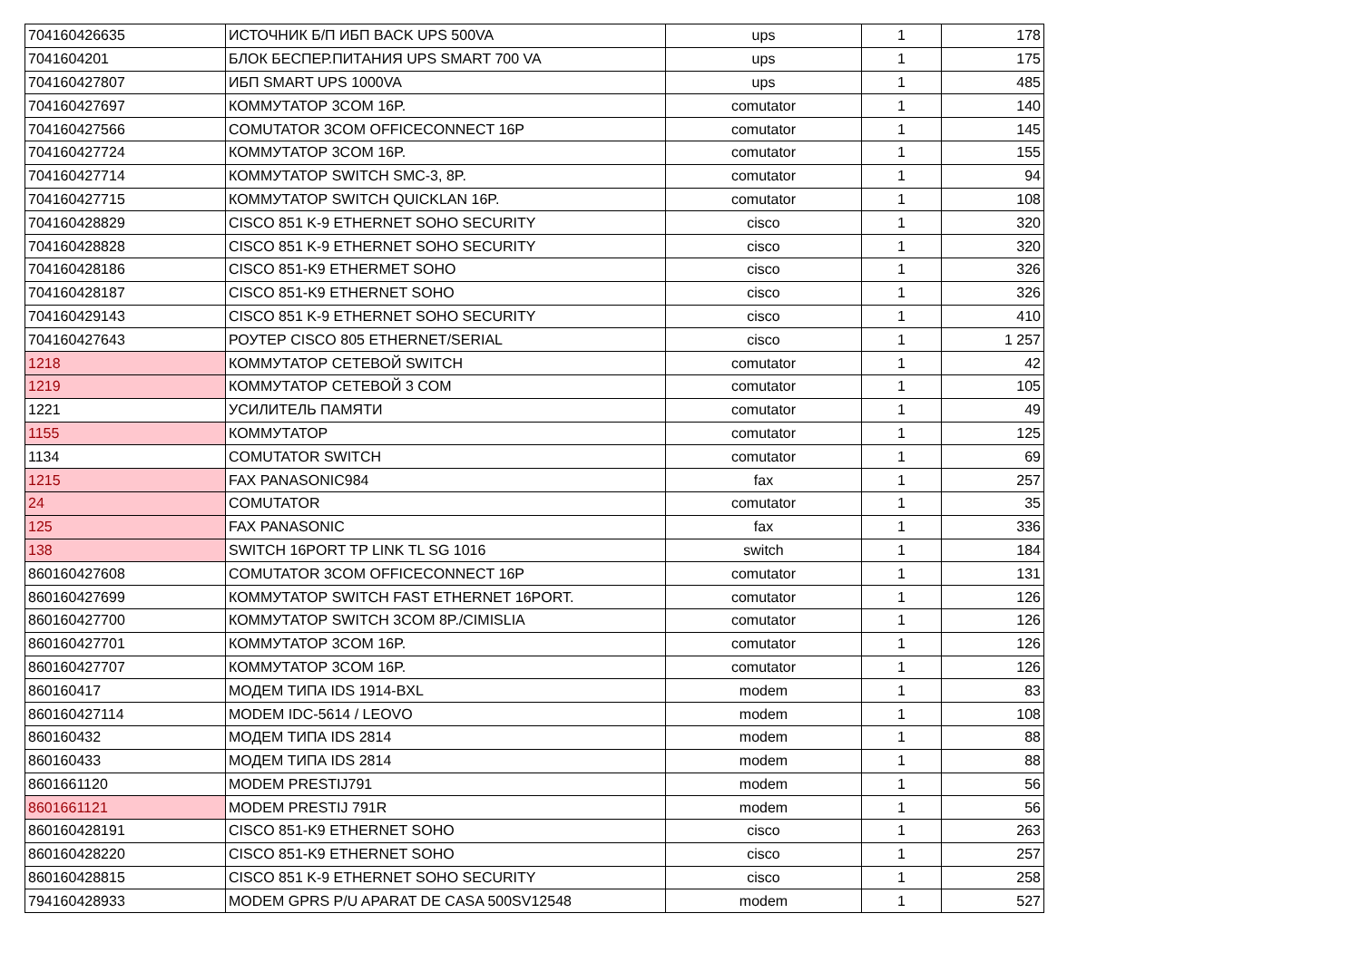| 704160426635 | ИСТОЧНИК Б/П ИБП BACK UPS 500VA | ups | 1 | 178 |
| 7041604201 | БЛОК БЕСПЕР.ПИТАНИЯ UPS SMART 700 VA | ups | 1 | 175 |
| 704160427807 | ИБП SMART UPS 1000VA | ups | 1 | 485 |
| 704160427697 | КОММУТАТОР 3COM 16P. | comutator | 1 | 140 |
| 704160427566 | COMUTATOR 3COM OFFICECONNECT 16P | comutator | 1 | 145 |
| 704160427724 | КОММУТАТОР 3COM 16P. | comutator | 1 | 155 |
| 704160427714 | КОММУТАТОР SWITCH SMC-3, 8P. | comutator | 1 | 94 |
| 704160427715 | КОММУТАТОР SWITCH QUICKLAN 16P. | comutator | 1 | 108 |
| 704160428829 | CISCO 851 K-9 ETHERNET SOHO SECURITY | cisco | 1 | 320 |
| 704160428828 | CISCO 851 K-9 ETHERNET SOHO SECURITY | cisco | 1 | 320 |
| 704160428186 | CISCO 851-K9 ETHERMET SOHO | cisco | 1 | 326 |
| 704160428187 | CISCO 851-K9 ETHERNET SOHO | cisco | 1 | 326 |
| 704160429143 | CISCO 851 K-9 ETHERNET SOHO SECURITY | cisco | 1 | 410 |
| 704160427643 | РОУТЕР CISCO 805 ETHERNET/SERIAL | cisco | 1 | 1 257 |
| 1218 | КОММУТАТОР СЕТЕВОЙ SWITCH | comutator | 1 | 42 |
| 1219 | КОММУТАТОР СЕТЕВОЙ 3 COM | comutator | 1 | 105 |
| 1221 | УСИЛИТЕЛЬ ПАМЯТИ | comutator | 1 | 49 |
| 1155 | КОММУТАТОР | comutator | 1 | 125 |
| 1134 | COMUTATOR SWITCH | comutator | 1 | 69 |
| 1215 | FAX PANASONIC984 | fax | 1 | 257 |
| 24 | COMUTATOR | comutator | 1 | 35 |
| 125 | FAX PANASONIC | fax | 1 | 336 |
| 138 | SWITCH 16PORT TP LINK TL SG 1016 | switch | 1 | 184 |
| 860160427608 | COMUTATOR 3COM OFFICECONNECT 16P | comutator | 1 | 131 |
| 860160427699 | КОММУТАТОР SWITCH FAST ETHERNET 16PORT. | comutator | 1 | 126 |
| 860160427700 | КОММУТАТОР SWITCH 3COM 8P./CIMISLIA | comutator | 1 | 126 |
| 860160427701 | КОММУТАТОР 3COM 16P. | comutator | 1 | 126 |
| 860160427707 | КОММУТАТОР 3COM 16P. | comutator | 1 | 126 |
| 860160417 | МОДЕМ ТИПА IDS 1914-BXL | modem | 1 | 83 |
| 860160427114 | MODEM IDC-5614 / LEOVO | modem | 1 | 108 |
| 860160432 | МОДЕМ ТИПА IDS 2814 | modem | 1 | 88 |
| 860160433 | МОДЕМ ТИПА IDS 2814 | modem | 1 | 88 |
| 8601661120 | MODEM PRESTIJ791 | modem | 1 | 56 |
| 8601661121 | MODEM PRESTIJ 791R | modem | 1 | 56 |
| 860160428191 | CISCO 851-K9 ETHERNET SOHO | cisco | 1 | 263 |
| 860160428220 | CISCO 851-K9 ETHERNET SOHO | cisco | 1 | 257 |
| 860160428815 | CISCO 851 K-9 ETHERNET SOHO SECURITY | cisco | 1 | 258 |
| 794160428933 | MODEM GPRS P/U APARAT DE CASA 500SV12548 | modem | 1 | 527 |